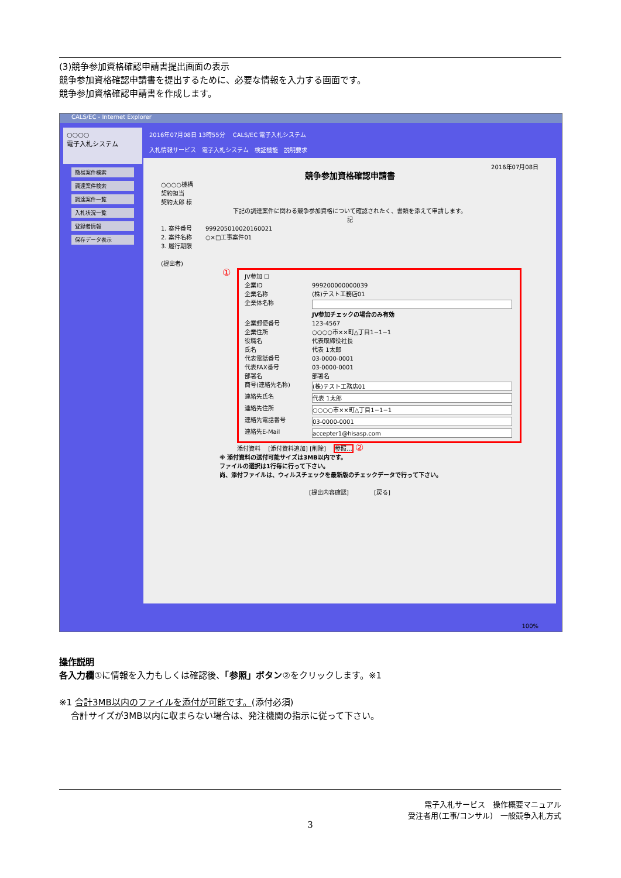(3)競争参加資格確認申請書提出画面の表示
競争参加資格確認申請書を提出するために、必要な情報を入力する画面です。
競争参加資格確認申請書を作成します。
CALS/EC - Internet Explorer
○○○○
電子入札システム
簡易案件検索
調達案件検索
調達案件一覧
入札状況一覧
登録者情報
保存データ表示
2016年07月08日 13時55分 　CALS/EC 電子入札システム
入札情報サービス　電子入札システム　検証機能　説明要求
2016年07月08日
競争参加資格確認申請書
○○○○機構
契約担当
契約太郎 様
下記の調達案件に関わる競争参加資格について確認されたく、書類を添えて申請します。
記
1. 案件番号 　　999205010020160021
2. 案件名称 　　○×□工事案件01
3. 履行期限
(提出者)
①
JV参加 ☐
企業ID 999200000000039
企業名称 (株)テスト工務店01
企業体名称 JV参加チェックの場合のみ有効
企業郵便番号 123-4567
企業住所 ○○○○市××町△丁目1−1−1
役職名 代表取締役社長
氏名 代表 1太郎
代表電話番号 03-0000-0001
代表FAX番号 03-0000-0001
部署名 部署名
商号(連絡先名称) (株)テスト工務店01
連絡先氏名 代表 1太郎
連絡先住所 ○○○○市××町△丁目1−1−1
連絡先電話番号 03-0000-0001
連絡先E-Mail accepter1@hisasp.com
添付資料 　[添付資料追加] [削除] 　参照... ②
※ 添付資料の送付可能サイズは3MB以内です。
ファイルの選択は1行毎に行って下さい。
尚、添付ファイルは、ウィルスチェックを最新版のチェックデータで行って下さい。
[提出内容確認] 　　　　[戻る]
100%
操作説明
各入力欄①に情報を入力もしくは確認後、「参照」ボタン②をクリックします。※1
※1 合計3MB以内のファイルを添付が可能です。(添付必須)
　 合計サイズが3MB以内に収まらない場合は、発注機関の指示に従って下さい。
電子入札サービス　操作概要マニュアル
受注者用(工事/コンサル)　一般競争入札方式
3